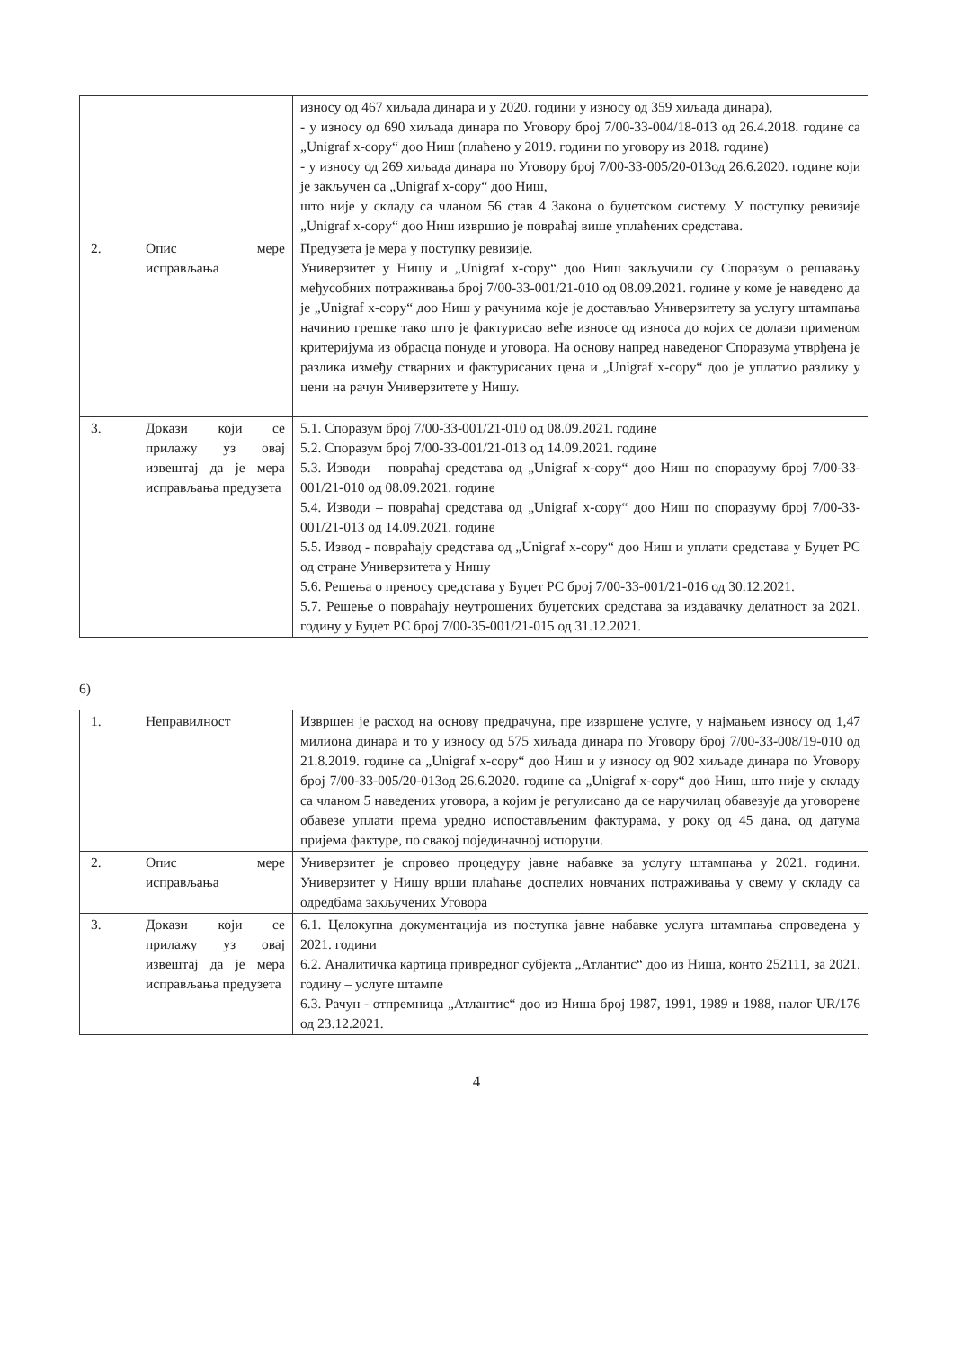| | | износу од 467 хиљада динара и у 2020. години у износу од 359 хиљада динара), - у износу од 690 хиљада динара по Уговору број 7/00-33-004/18-013 од 26.4.2018. године са „Unigraf x-copy“ доо Ниш (плаћено у 2019. години по уговору из 2018. године) - у износу од 269 хиљада динара по Уговору број 7/00-33-005/20-013од 26.6.2020. године који је закључен са „Unigraf x-copy“ доо Ниш, што није у складу са чланом 56 став 4 Закона о буџетском систему. У поступку ревизије „Unigraf x-copy“ доо Ниш извршио је повраћај више уплаћених средстава. |
| 2. | Опис мере исправљања | Предузета је мера у поступку ревизије. Универзитет у Нишу и „Unigraf x-copy“ доо Ниш закључили су Споразум о решавању међусобних потраживања број 7/00-33-001/21-010 од 08.09.2021. године у коме је наведено да је „Unigraf x-copy“ доо Ниш у рачунима које је достављао Универзитету за услугу штампања начинио грешке тако што је фактурисао веће износе од износа до којих се долази применом критеријума из обрасца понуде и уговора. На основу напред наведеног Споразума утврђена је разлика између стварних и фактурисаних цена и „Unigraf x-copy“ доо је уплатио разлику у цени на рачун Универзитете у Нишу. |
| 3. | Докази који се прилажу уз овај извештај да је мера исправљања предузета | 5.1. Споразум број 7/00-33-001/21-010 од 08.09.2021. године 5.2. Споразум број 7/00-33-001/21-013 од 14.09.2021. године 5.3. Изводи – повраћај средстава од „Unigraf x-copy“ доо Ниш по споразуму број 7/00-33-001/21-010 од 08.09.2021. године 5.4. Изводи – повраћај средстава од „Unigraf x-copy“ доо Ниш по споразуму број 7/00-33-001/21-013 од 14.09.2021. године 5.5. Извод - повраћају средстава од „Unigraf x-copy“ доо Ниш и уплати средстава у Буџет РС од стране Универзитета у Нишу 5.6. Решења о преносу средстава у Буџет РС број 7/00-33-001/21-016 од 30.12.2021. 5.7. Решење о повраћају неутрошених буџетских средстава за издавачку делатност за 2021. годину у Буџет РС број 7/00-35-001/21-015 од 31.12.2021. |
6)
| 1. | Неправилност | Извршен је расход на основу предрачуна, пре извршене услуге, у најмањем износу од 1,47 милиона динара и то у износу од 575 хиљада динара по Уговору број 7/00-33-008/19-010 од 21.8.2019. године са „Unigraf x-copy“ доо Ниш и у износу од 902 хиљаде динара по Уговору број 7/00-33-005/20-013од 26.6.2020. године са „Unigraf x-copy“ доо Ниш, што није у складу са чланом 5 наведених уговора, а којим је регулисано да се наручилац обавезује да уговорене обавезе уплати према уредно испостављеним фактурама, у року од 45 дана, од датума пријема фактуре, по свакој појединачној испоруци. |
| 2. | Опис мере исправљања | Универзитет је спровео процедуру јавне набавке за услугу штампања у 2021. години. Универзитет у Нишу врши плаћање доспелих новчаних потраживања у свему у складу са одредбама закључених Уговора |
| 3. | Докази који се прилажу уз овај извештај да је мера исправљања предузета | 6.1. Целокупна документација из поступка јавне набавке услуга штампања спроведена у 2021. години 6.2. Аналитичка картица привредног субјекта „Атлантис“ доо из Ниша, конто 252111, за 2021. годину – услуге штампе 6.3. Рачун - отпремница „Атлантис“ доо из Ниша број 1987, 1991, 1989 и 1988, налог UR/176 од 23.12.2021. |
4